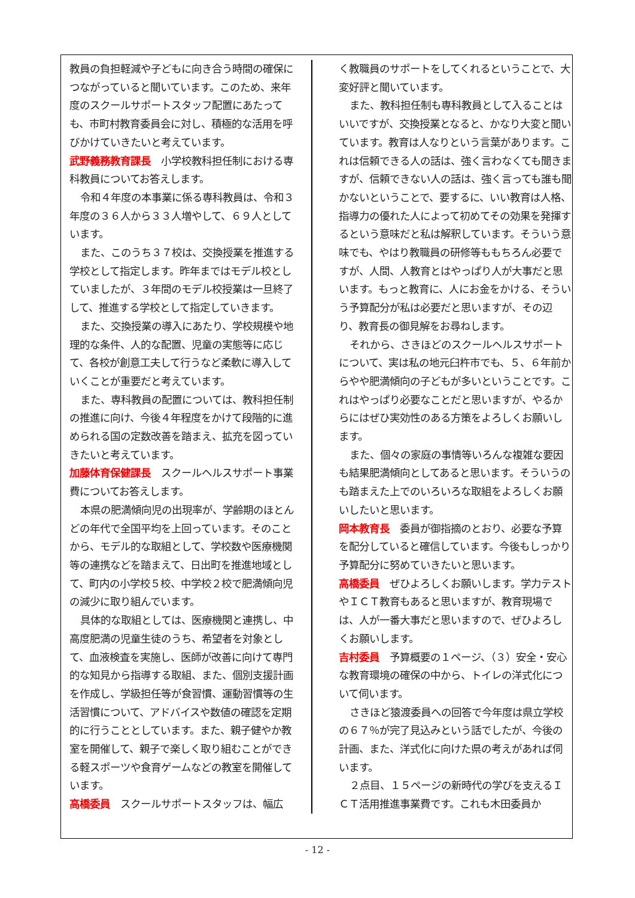教員の負担軽減や子どもに向き合う時間の確保につながっていると聞いています。このため、来年度のスクールサポートスタッフ配置にあたっても、市町村教育委員会に対し、積極的な活用を呼びかけていきたいと考えています。
武野義務教育課長　小学校教科担任制における専科教員についてお答えします。
令和４年度の本事業に係る専科教員は、令和３年度の３６人から３３人増やして、６９人としています。
また、このうち３７校は、交換授業を推進する学校として指定します。昨年まではモデル校としていましたが、３年間のモデル校授業は一旦終了して、推進する学校として指定していきます。
また、交換授業の導入にあたり、学校規模や地理的な条件、人的な配置、児童の実態等に応じて、各校が創意工夫して行うなど柔軟に導入していくことが重要だと考えています。
また、専科教員の配置については、教科担任制の推進に向け、今後４年程度をかけて段階的に進められる国の定数改善を踏まえ、拡充を図っていきたいと考えています。
加藤体育保健課長　スクールヘルスサポート事業費についてお答えします。
本県の肥満傾向児の出現率が、学齢期のほとんどの年代で全国平均を上回っています。そのことから、モデル的な取組として、学校数や医療機関等の連携などを踏まえて、日出町を推進地域として、町内の小学校５校、中学校２校で肥満傾向児の減少に取り組んでいます。
具体的な取組としては、医療機関と連携し、中高度肥満の児童生徒のうち、希望者を対象として、血液検査を実施し、医師が改善に向けて専門的な知見から指導する取組、また、個別支援計画を作成し、学級担任等が食習慣、運動習慣等の生活習慣について、アドバイスや数値の確認を定期的に行うこととしています。また、親子健やか教室を開催して、親子で楽しく取り組むことができる軽スポーツや食育ゲームなどの教室を開催しています。
高橋委員　スクールサポートスタッフは、幅広
く教職員のサポートをしてくれるということで、大変好評と聞いています。
また、教科担任制も専科教員として入ることはいいですが、交換授業となると、かなり大変と聞いています。教育は人なりという言葉があります。これは信頼できる人の話は、強く言わなくても聞きますが、信頼できない人の話は、強く言っても誰も聞かないということで、要するに、いい教育は人格、指導力の優れた人によって初めてその効果を発揮するという意味だと私は解釈しています。そういう意味でも、やはり教職員の研修等ももちろん必要ですが、人間、人教育とはやっぱり人が大事だと思います。もっと教育に、人にお金をかける、そういう予算配分が私は必要だと思いますが、その辺り、教育長の御見解をお尋ねします。
それから、さきほどのスクールヘルスサポートについて、実は私の地元臼杵市でも、５、６年前からやや肥満傾向の子どもが多いということです。これはやっぱり必要なことだと思いますが、やるからにはぜひ実効性のある方策をよろしくお願いします。
また、個々の家庭の事情等いろんな複雑な要因も結果肥満傾向としてあると思います。そういうのも踏まえた上でのいろいろな取組をよろしくお願いしたいと思います。
岡本教育長　委員が御指摘のとおり、必要な予算を配分していると確信しています。今後もしっかり予算配分に努めていきたいと思います。
高橋委員　ぜひよろしくお願いします。学力テストやＩＣＴ教育もあると思いますが、教育現場では、人が一番大事だと思いますので、ぜひよろしくお願いします。
吉村委員　予算概要の１ページ、（３）安全・安心な教育環境の確保の中から、トイレの洋式化について伺います。
さきほど猿渡委員への回答で今年度は県立学校の６７％が完了見込みという話でしたが、今後の計画、また、洋式化に向けた県の考えがあれば伺います。
２点目、１５ページの新時代の学びを支えるＩＣＴ活用推進事業費です。これも木田委員か
- 12 -